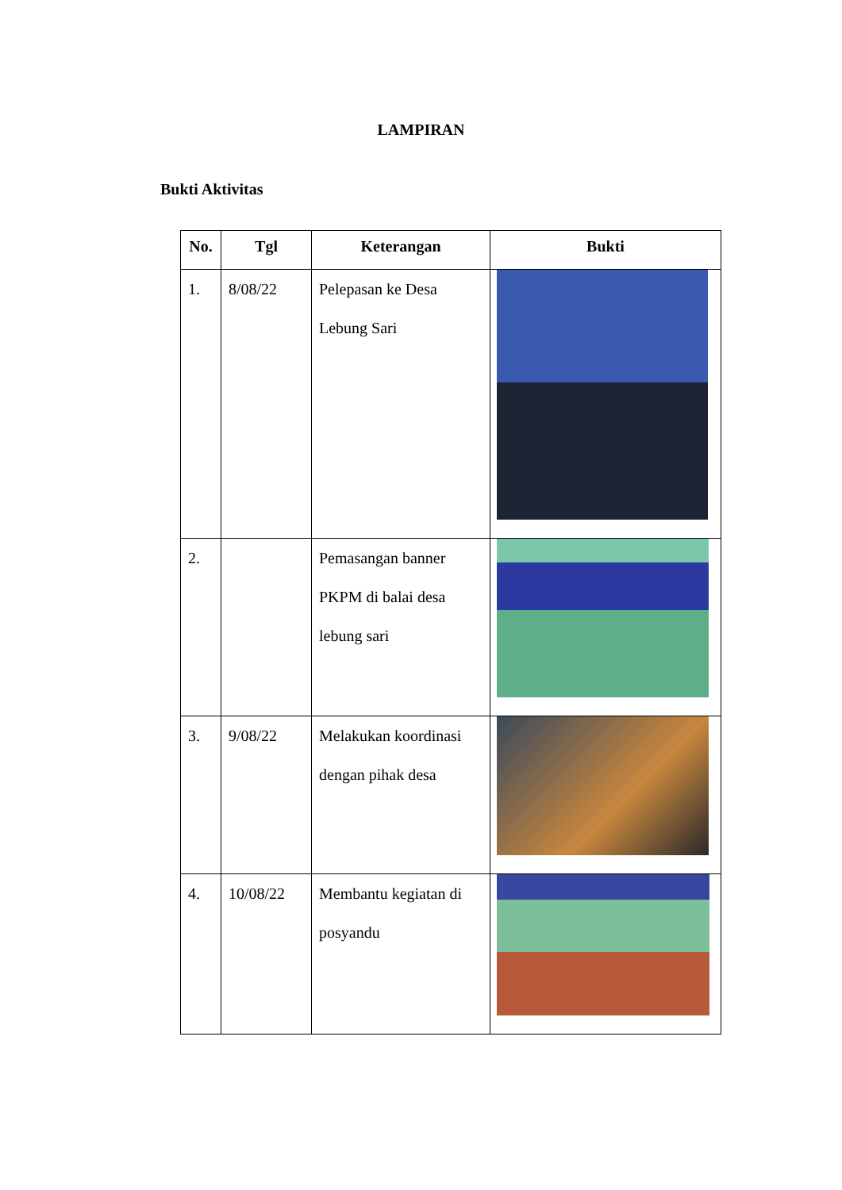LAMPIRAN
Bukti Aktivitas
| No. | Tgl | Keterangan | Bukti |
| --- | --- | --- | --- |
| 1. | 8/08/22 | Pelepasan ke Desa Lebung Sari | |
| 2. | | Pemasangan banner PKPM di balai desa lebung sari | |
| 3. | 9/08/22 | Melakukan koordinasi dengan pihak desa | |
| 4. | 10/08/22 | Membantu kegiatan di posyandu | |